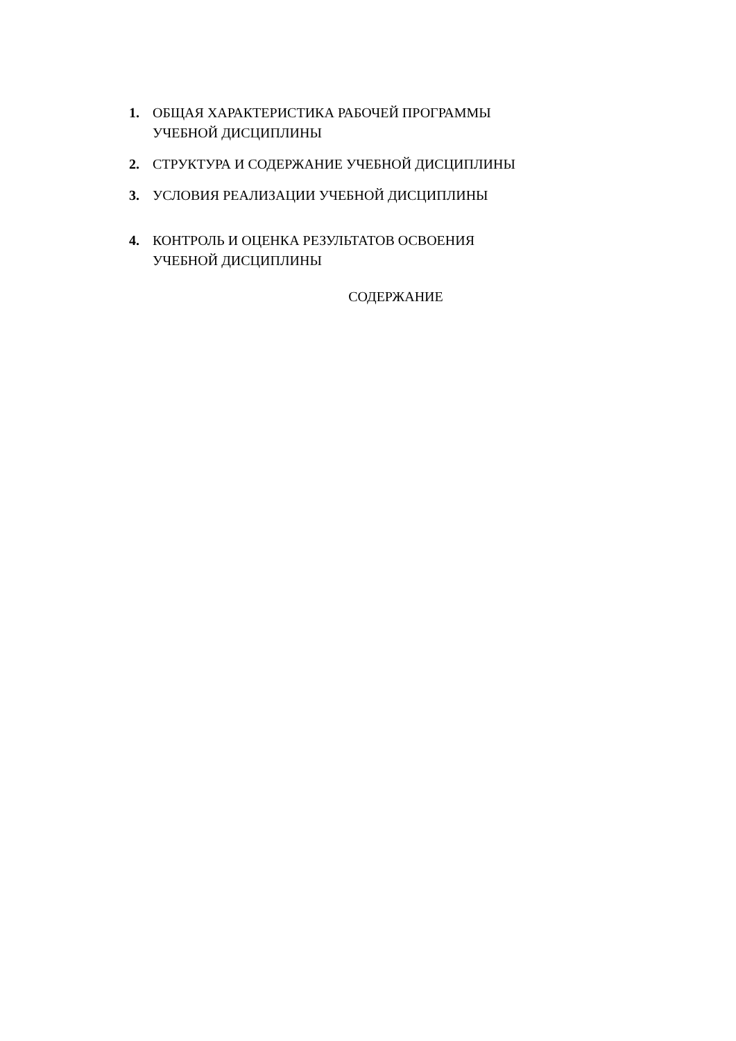1. ОБЩАЯ ХАРАКТЕРИСТИКА РАБОЧЕЙ ПРОГРАММЫ
УЧЕБНОЙ ДИСЦИПЛИНЫ
2. СТРУКТУРА И СОДЕРЖАНИЕ УЧЕБНОЙ ДИСЦИПЛИНЫ
3. УСЛОВИЯ РЕАЛИЗАЦИИ УЧЕБНОЙ ДИСЦИПЛИНЫ
4. КОНТРОЛЬ И ОЦЕНКА РЕЗУЛЬТАТОВ ОСВОЕНИЯ
УЧЕБНОЙ ДИСЦИПЛИНЫ
СОДЕРЖАНИЕ